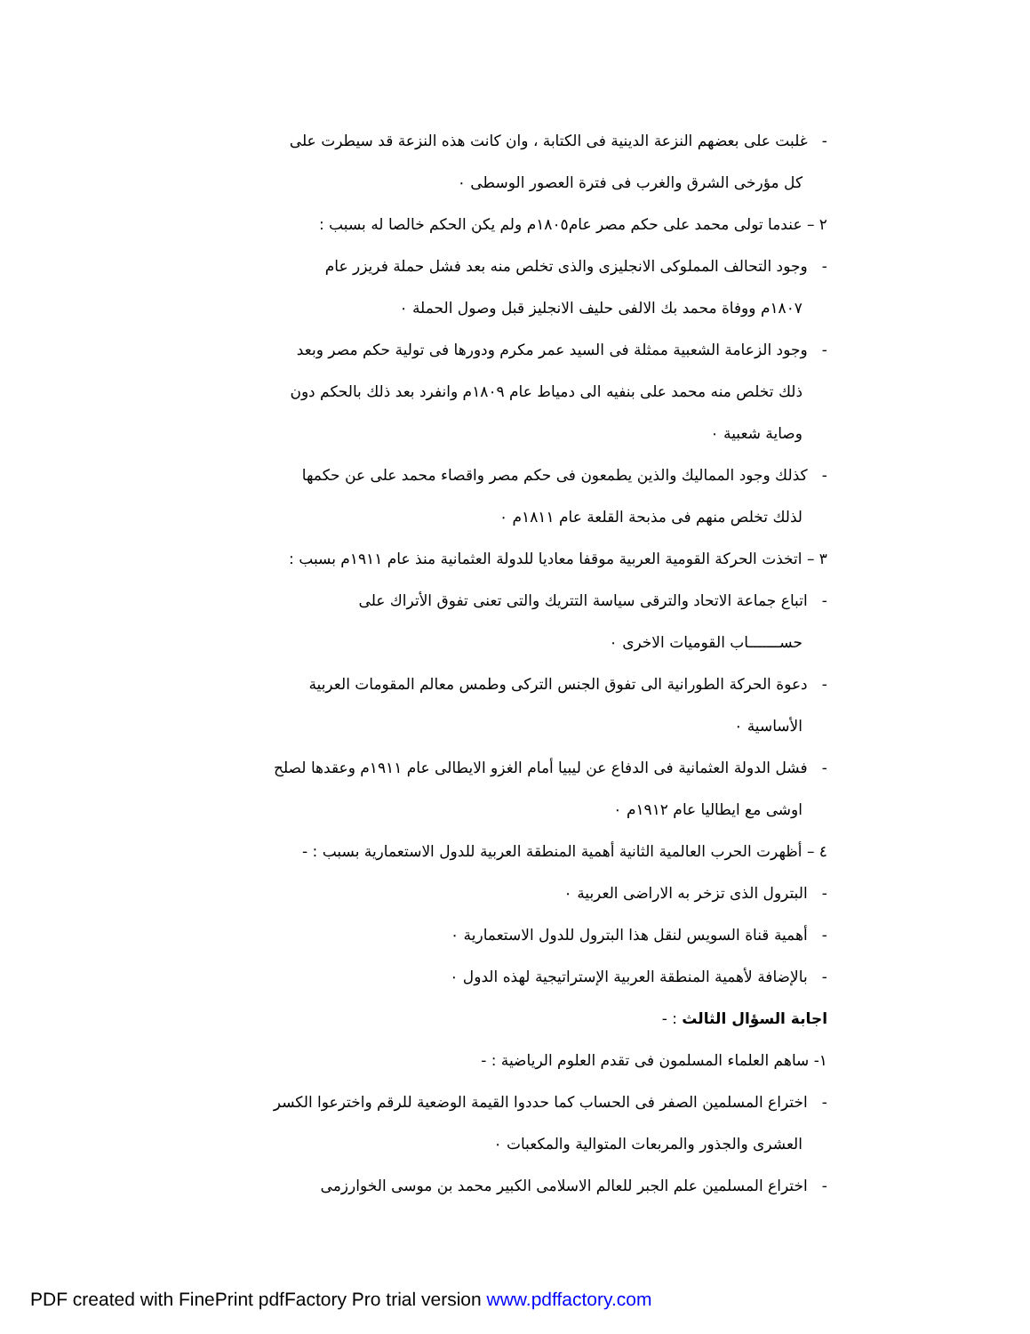- غلبت على بعضهم النزعة الدينية فى الكتابة ، وان كانت هذه النزعة قد سيطرت على
كل مؤرخى الشرق والغرب فى فترة العصور الوسطى ٠
٢ – عندما تولى محمد على حكم مصر عام١٨٠٥م ولم يكن الحكم خالصا له بسبب :
- وجود التحالف المملوكى الانجليزى والذى تخلص منه بعد فشل حملة فريزر عام
١٨٠٧م ووفاة محمد بك الالفى حليف الانجليز قبل وصول الحملة ٠
- وجود الزعامة الشعبية ممثلة فى السيد عمر مكرم ودورها فى تولية حكم مصر وبعد
ذلك تخلص منه محمد على بنفيه الى دمياط عام ١٨٠٩م وانفرد بعد ذلك بالحكم دون
وصاية شعبية ٠
- كذلك وجود المماليك والذين يطمعون فى حكم مصر واقصاء محمد على عن حكمها
لذلك تخلص منهم فى مذبحة القلعة عام ١٨١١م ٠
٣ – اتخذت الحركة القومية العربية موقفا معاديا للدولة العثمانية منذ عام ١٩١١م بسبب :
- اتباع جماعة الاتحاد والترقى سياسة التتريك والتى تعنى تفوق الأتراك على
حســـــــاب القوميات الاخرى ٠
- دعوة الحركة الطورانية الى تفوق الجنس التركى وطمس معالم المقومات العربية
الأساسية ٠
- فشل الدولة العثمانية فى الدفاع عن ليبيا أمام الغزو الايطالى عام ١٩١١م وعقدها لصلح
اوشى مع ايطاليا عام ١٩١٢م ٠
٤ – أظهرت الحرب العالمية الثانية أهمية المنطقة العربية للدول الاستعمارية بسبب : -
- البترول الذى تزخر به الاراضى العربية ٠
- أهمية قناة السويس لنقل هذا البترول للدول الاستعمارية ٠
- بالإضافة لأهمية المنطقة العربية الإستراتيجية لهذه الدول ٠
اجابة السؤال الثالث : -
١- ساهم العلماء المسلمون فى تقدم العلوم الرياضية : -
- اختراع المسلمين الصفر فى الحساب كما حددوا القيمة الوضعية للرقم واخترعوا الكسر
العشرى والجذور والمربعات المتوالية والمكعبات ٠
- اختراع المسلمين علم الجبر للعالم الاسلامى الكبير محمد بن موسى الخوارزمى
PDF created with FinePrint pdfFactory Pro trial version www.pdffactory.com